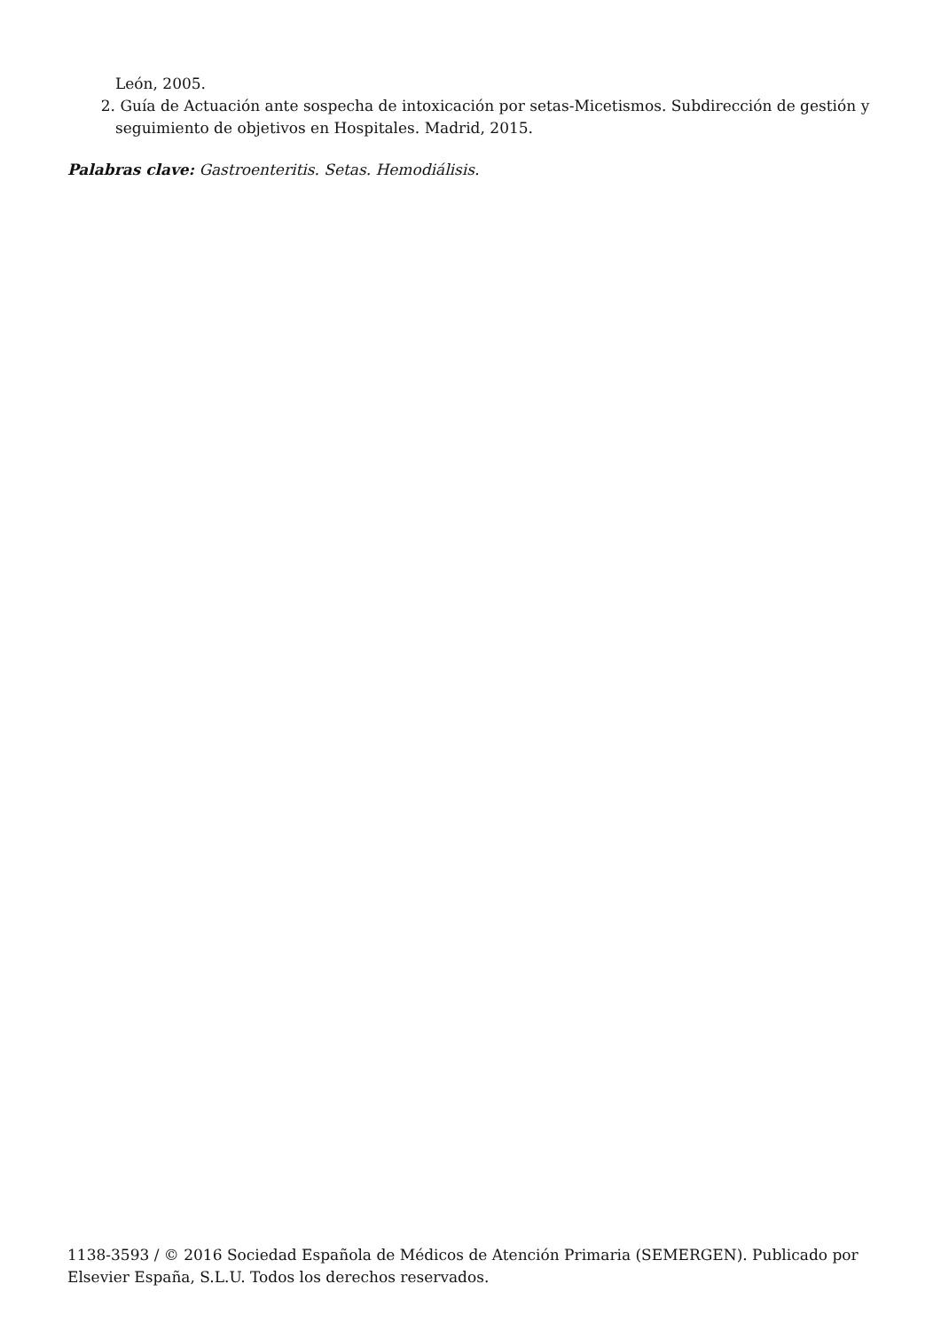León, 2005.
2. Guía de Actuación ante sospecha de intoxicación por setas-Micetismos. Subdirección de gestión y seguimiento de objetivos en Hospitales. Madrid, 2015.
Palabras clave: Gastroenteritis. Setas. Hemodiálisis.
1138-3593 / © 2016 Sociedad Española de Médicos de Atención Primaria (SEMERGEN). Publicado por Elsevier España, S.L.U. Todos los derechos reservados.